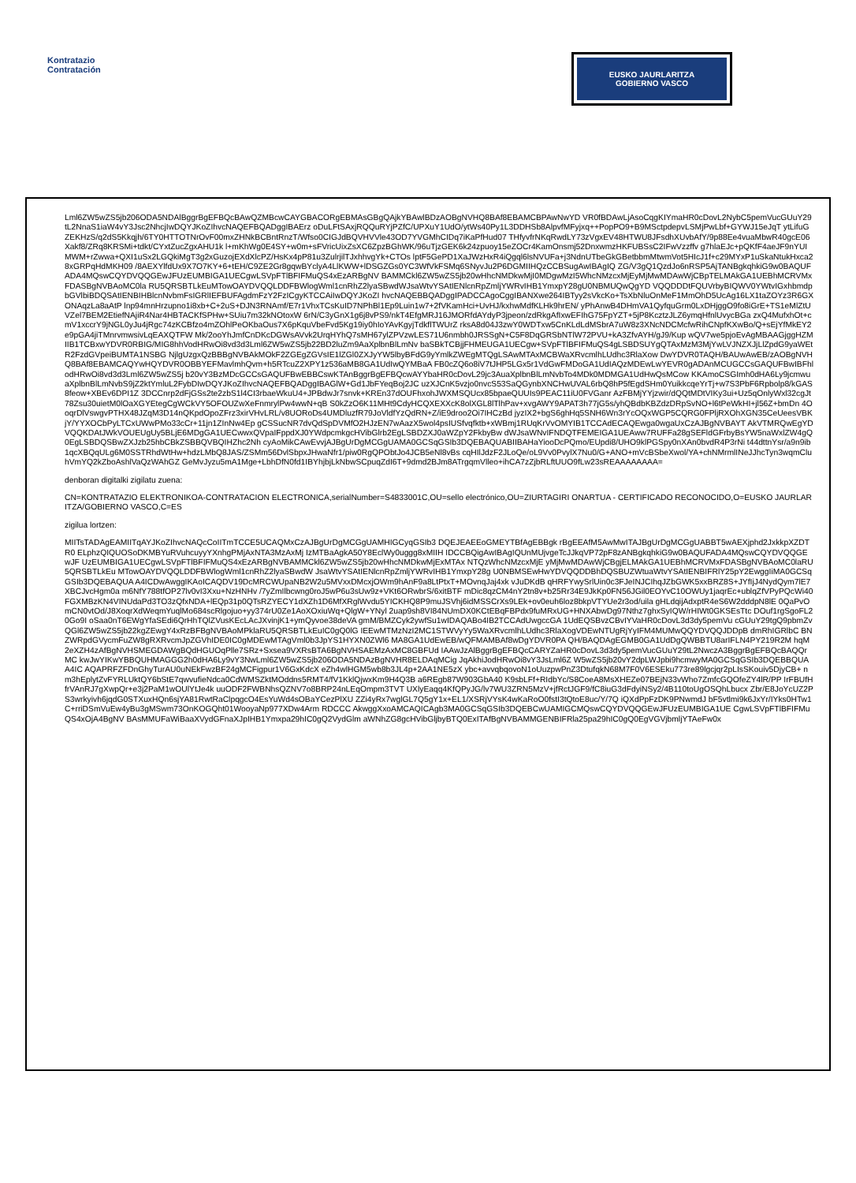Kontratazio
Contratación
EUSKO JAURLARITZA
GOBIERNO VASCO
Lml6ZW5wZS5jb206ODA5NDAlBggrBgEFBQcBAwQZMBcwCAYGBACORgEBMAsGBgQAjkYBAwlBDzAOBgNVHQ8BAf8EBAMCBPAwNwYD VR0fBDAwLjAsoCqgKIYmaHR0cDovL2NybC5pemVucGUuY29tL2NnaS1iaW4vY3Jsc2NhcjIwDQYJKoZIhvcNAQEFBQADggIBAErz oDuLFtSAxjRQQuRYjPZfC/UPXuY1UdO/ytWs40Py1L3DDHSb8AlpvfMFyjxq++PopPO9+B9MSctpdepvLSMjPwLbf+GYWJ15eJqT ytLifuGZEKHzS/q2dS5Kkqjh/6TY0HTTOTNrOvF00mxZHNkBCBntRnzT/Wfso0CIGJdBQVHVVle43OD7YVGMhCIDq7iKaPfHud07 THfyvfrNKqRwdLY73zVgxEV48HTWU8JFsdhXUvbAfY/9p88Ee4vuaMbwR40gcE06Xakf8/ZRq8KRSMi+tdkt/CYxtZucZgxAHU1k l+mKhWg0E4SY+w0m+sFVricUixZsXC6ZpzBGhWK/96uTjzGEK6k24zpuoy15eZOCr4KamOnsmj52DnxwmzHKFUBSsC2IFwVzzffv g7hlaEJc+pQKfF4aeJF9nYUIMWM+rZwwa+QXI1uSx2LGQkiMgT3g2xGuzojEXdXlcPZ/HsKx4pP81u3ZulrjilTJxhhvgYk+CTOs lptF5GePD1XaJWzHxR4iQgql6lsNVUFa+j3NdnUTbeGkGBetbbmMtwmVot5HIcJ1f+c29MYxP1uSkaNtukHxca28xGRPqHdMKH09 /8AEXYlfdUx9X7O7KY+6+tEH/C9ZE2Gr8gqwBYclyA4LlKWW+lDSGZGs0YC3WfVkFSMq6SNyvJu2P6DGMIIHQzCCBSugAwIBAgIQ ZG/V3gQ1QzdJo6nRSP5AjTANBgkqhkiG9w0BAQUFADA4MQswCQYDVQQGEwJFUzEUMBIGA1UECgwLSVpFTlBFIFMuQS4xEzARBgNV BAMMCkl6ZW5wZS5jb20wHhcNMDkwMjI0MDgwMzI5WhcNMzcxMjEyMjMwMDAwWjCBpTELMAkGA1UEBhMCRVMxFDASBgNVBAoMC0la RU5QRSBTLkEuMTowOAYDVQQLDDFBWlogWml1cnRhZ2lyaSBwdWJsaWtvYSAtIENlcnRpZmljYWRvIHB1YmxpY28gU0NBMUQwQgYD VQQDDDtFQUVrbyBIQWV0YWtvIGxhbmdpbGVlbiBDQSAtIENBIHBlcnNvbmFsIGRlIEFBUFAgdmFzY2FzICgyKTCCAiIwDQYJKoZI hvcNAQEBBQADggIPADCCAgoCggIBANXwe264IBTyy2sVkcKo+TsXbNluOnMeF1MmOhD5UcAg16LX1taZOYz3R6GXONAqzLa8aAtP lnp94mnHrzupno1i8xb+C+2uS+DJN3RNAmf/E7r1VhxTCsKuID7NPhBl1Ep9Luin1w7+2fVKamHci+UvHJ/kxhwMdfKLHk9hrEN/ yPhAnwB4DHmVA1QyfquGrm0LxDHjggO9fo8iGrE+TS1eMlZtUVZel7BEM2EtiefNAjiR4Nar4HBTACKfSPHw+SUiu7m32kNOtoxW 6rN/C3yGnX1g6j8vPS9/nkT4EfgMRJ16JMORfdAYdyP3jpeon/zdRkgAfIxwEFIhG75FpYZT+5jP8KcztzJLZ6ymqHfnlUvycBGa zxQ4MufxhOt+cmV1xccrY9jNGL0yJu4jRgc74zKCBfzo4mZOhlPeOKbaOus7X6pKquVbeFvd5Kg19iy0hIoYAvKgyjTdkflTWUrZ rksA8d04J3zwY0WDTxw5CnKLdLdMSbrA7uW8z3XNcNDCMcfwRihCNpfKXwBo/Q+sEjYfMkEY2e9pGA4jiTMnrvmwsivLqEAXQTFW Mk/2ooYhJmfCnDKcDGWsAVvk2UrqHYhQ7sMH67ylZPVzwLES71U6nmbh0JRSSgN+C5F8DqGRSbNTlW72PVU+kA3ZfvAYH/gJ9/Kup wQV7we5pjoEvAgMBAAGjggHZMIIB1TCBxwYDVR0RBIG/MIG8hhVodHRwOi8vd3d3Lml6ZW5wZS5jb22BD2luZm9AaXplbnBlLmNv baSBkTCBjjFHMEUGA1UECgw+SVpFTlBFIFMuQS4gLSBDSUYgQTAxMzM3MjYwLVJNZXJjLlZpdG9yaWEtR2FzdGVpeiBUMTA1NSBG NjlgUzgxQzBBBgNVBAkMOkF2ZGEgZGVsIE1lZGl0ZXJyYW5lbyBFdG9yYmlkZWEgMTQgLSAwMTAxMCBWaXRvcmlhLUdhc3RlaXow DwYDVR0TAQH/BAUwAwEB/zAOBgNVHQ8BAf8EBAMCAQYwHQYDVR0OBBYEFMavlmhQvm+h5RTcuZ2XPY1z536aMB8GA1UdIwQYMBaA FB0cZQ6o8iV7tJHP5LGx5r1VdGwFMDoGA1UdIAQzMDEwLwYEVR0gADAnMCUGCCsGAQUFBwIBFhlodHRwOi8vd3d3Lml6ZW5wZS5j b20vY3BzMDcGCCsGAQUFBwEBBCswKTAnBggrBgEFBQcwAYYbaHR0cDovL29jc3AuaXplbnBlLmNvbTo4MDk0MDMGA1UdHwQsMCow KKAmoCSGImh0dHA6Ly9jcmwuaXplbnBlLmNvbS9jZ2ktYmluL2FybDIwDQYJKoZIhvcNAQEFBQADggIBAGlW+Gd1JbFYeqBoj2JC uzXJCnK5vzjo0nvcS53SaQGynbXNCHwUVAL6rbQ8hP5fEgdSHm0YuikkcqeYrTj+w7S3PbF6Rpbolp8/kGAS8feow+XBEv6DPI1Z 3DCCnrp2dFjGSs2te2zbS1l4CI3rbaeWkuU4+JPBdwJr7snvk+KREn37dOUFhxohJWXMSQUcx85bpaeQUUIs9PEAC11iU0FVGanr AzFBMjYYjzwir/dQQtMDtVIKy3ui+Uz5qOnlyWxl32cgJt78Zsu30uietM0lOaXGYEtegCgWCkVY5OFOUZwXeFnmrylPw4wwN+qB S0kZzO6K11MHt9CdyHCQXEXXcK8olXGL8lTlhPav+xvgAWY9APAT3h77jG5s/yhQBdbKBZdzDRpSvNO+l6tPeWkHI+jl56Z+bmDn 4OoqrDlVswgvPTHX48JZqM3D14nQKpdOpoZFrz3xirVHvLRL/v8UORoDs4UMDluzfR79JoVldfYzQdRN+Z/iE9droo2Oi7IHCzBd jyzIX2+bgS6ghHq5SNH6Wn3rYcOQxWGP5CQRG0FPljRXOhXGN35CeUeesVBKjY/YYXOCbPyLTCxUWwPMo33cCr+11jn1ZInNw4Ep gCSSucNR7dvQdSpDVMfO2HJzEN7wAazX5wol4psIUSfvqfktb+xWBmj1RUqKrVvOMYIB1TCCAdECAQEwga0wgaUxCzAJBgNVBAYT AkVTMRQwEgYDVQQKDAtJWkVOUEUgUy5BLjE6MDgGA1UECwwxQVpaIFppdXJ0YWdpcmkgcHVibGlrb2EgLSBDZXJ0aWZpY2FkbyBw dWJsaWNvIFNDQTFEMEIGA1UEAww7RUFFa28gSEFldGFrbyBsYW5naWxlZW4gQ0EgLSBDQSBwZXJzb25hbCBkZSBBQVBQIHZhc2Nh cyAoMikCAwEvvjAJBgUrDgMCGgUAMA0GCSqGSIb3DQEBAQUABIIBAHaYiooDcPQmo/EUpdi8/UHO9klPGSpy0nXAn0bvdR4P3rNi t44dttnYsr/a9n9ib1qcXBQqULg6M0SSTRhdWtHw+hdzLMbQ8JAS/ZSMm56DvlSbpxJHwaNfr1/piw0RgQPObtJo4JCB5eNl8vBs cqHIlJdzF2JLoQe/oL9Vv0PvylX7Nu0/G+ANO+mVcBSbeXwol/YA+chNMrmlINeJJhcTyn3wqmCluhVmYQ2kZboAshlVaQzWAhGZ GeMvJyzu5mA1Mge+LbhDfN0fd1IBYhjbjLkNbwSCpuqZdI6T+9dmd2BJm8ATrgqmVlleo+ihCA7zZjbRLftUUO9fLw23sREAAAAAAAA=
denboran digitalki zigilatu zuena:
CN=KONTRATAZIO ELEKTRONIKOA-CONTRATACION ELECTRONICA,serialNumber=S4833001C,OU=sello electrónico,OU=ZIURTAGIRI ONARTUA - CERTIFICADO RECONOCIDO,O=EUSKO JAURLARITZA/GOBIERNO VASCO,C=ES
zigilua lortzen:
MIITsTADAgEAMIITqAYJKoZIhvcNAQcCoIITmTCCE5UCAQMxCzAJBgUrDgMCGgUAMHIGCyqGSIb3 DQEJEAEEoGMEYTBfAgEBBgk rBgEEAfM5AwMwITAJBgUrDgMCGgUABBT5wAEXjphd2JxkkpXZDTR0 ELphzQIQUOSoDKMBYuRVuhcuyyYXnhgPMjAxNTA3MzAxMj IzMTBaAgkA50Y8EclWy0uggg8xMIIH IDCCBQigAwIBAgIQUnMUjvgeTcJJkqVP72pF8zANBgkqhkiG9w0BAQUFADA4MQswCQYDVQQGEwJF UzEUMBIGA1UECgwLSVpFTlBFIFMuQS4xEzARBgNVBAMMCkl6ZW5wZS5jb20wHhcNMDkwMjExMTAx NTQzWhcNMzcxMjE yMjMwMDAwWjCBgjELMAkGA1UEBhMCRVMxFDASBgNVBAoMC0laRU5QRSBTLkEu MTowOAYDVQQLDDFBWlogWml1cnRhZ2lyaSBwdW JsaWtvYSAtIENlcnRpZmljYWRvIHB1YmxpY28g U0NBMSEwHwYDVQQDDBhDQSBUZWtuaWtvYSAtIENBIFRlY25pY2EwggIiMA0GCSqGSIb3DQEBAQUA A4ICDwAwggIKAoICAQDV19DcMRCWUpaNB2W2u5MVxxDMcxjOWm9hAnF9a8LtPtxT+MOvnqJaj4xk vJuDKdB qHRFYwySrlUin0c3FJeINJCIhqJZbGWK5xxBRZ8S+JYfIjJ4NydQym7lE7XBCJvcHgm0a m6NfY788tfOP27lv0vI3Xxu+NzHNHv /7yZmIlbcwng0roJ5wP6u3sUw9z+VKt6ORwbrS/6xitBTF mDic8qzCM4nY2tn8v+b25Rr34E9JkKp0FN56JGil0EOYvC10OWUy1jaqrEc+ublqZfVPyPQcWi40 FGXMBzKN4VINUdaPd3TO3zQfxNDA+lEQp31p0QTsRZYECY1dXZh1D6MfXRglWvdu5YICKHQ8P9muJSVhj6idMSSCrXs9LEk+ov0euh6loz8bkpVTYUe2r3od/uila gHLdqijAdxptR4eS6W2dddpN8lE 0QaPvOmCN0vtOd/J8XoqrXdWeqmYuqlMo684scRlgojuo+yy374rU0Ze1AoXOxiuWq+QlgW+YNyl 2uap9sh8VI84NUmDX0KCtEBqFBPdx9fuMRxUG+HNXAbwDg97Nthz7ghxSyIQW/rHIWt0GKSEsTtc DOuf1rgSgoFL20Go9I oSaa0nT6EWgYfaSEdi6QrHhTQlZVusKEcLAcJXvinjK1+ymQyvoe38deVA gmM/BMZCyk2ywfSu1wIDAQABo4IB2TCCAdUwgccGA 1UdEQSBvzCBvIYVaHR0cDovL3d3dy5pemVu cGUuY29tgQ9pbmZvQGl6ZW5wZS5jb22kgZEwgY4xRzBFBgNVBAoMPklaRU5QRSBTLkEuIC0gQ0lG IEEwMTMzNzI2MC1STWVyYy5WaXRvcmlhLUdhc3RlaXogVDEwNTUgRjYyIFM4MUMwQQYDVQQJDDpB dmRhIGRlbC BNZWRpdGVycmFuZW8gRXRvcmJpZGVhIDE0IC0gMDEwMTAgVml0b3JpYS1HYXN0ZWl6 MA8GA1UdEwEB/wQFMAMBAf8wDgYDVR0PA QH/BAQDAgEGMB0GA1UdDgQWBBTU8arIFLN4PY219R2M hqM2eXZH4zAfBgNVHSMEGDAWgBQdHGUOqPlle7SRz+Sxsea9VXRsBTA6BgNVHSAEMzAxMC8GBFUd IAAwJzAlBggrBgEFBQcCARYZaHR0cDovL3d3dy5pemVucGUuY29tL2NwczA3BggrBgEFBQcBAQQr MC kwJwYIKwYBBQUHMAGGG2h0dHA6Ly9vY3NwLml6ZW5wZS5jb206ODA5NDAzBgNVHR8ELDAqMCig JqAkhiJodHRwOi8vY3JsLml6Z W5wZS5jb20vY2dpLWJpbi9hcmwyMA0GCSqGSIb3DQEBBQUAA4IC AQAPRFZFDnGhyTurAU0uNEkFwzBF24gMCFigpur1V6GxKdcX eZh4wlHGM5wb8b3JL4p+2AA1NE5zX ybc+avvqbqovoN1oUuzpwPnZ3DtufqkN68M7F0V6ESEku773re89lgcjqr2pLIsSKouiv5DjyCB+ nm3hEplytZvFYRLUktQY6bStE7qwvufieNdca0CdWMSZktMOddns5RMT4/fV1KklQjwxKm9H4Q3B a6REgb87W903GbA40 K9sbLFf+RIdbYc/S8CoeA8MsXHEZe07BEjN33vWho7ZmfcGQOfeZY4lR/PP IrFBUfHfrVAnRJ7gXwpQr+e3j2PaM1wOUlYtJe4k uuODF2FWBNhsQZNV7o8BRP24nLEqOmpm3TVT UXlyEaqq4KfQPyJG/lv7WU3ZRN5MzV+jfRctJGF9/fC8iuG3dFdyiNSy2/4B110toUgOSQhLbucx Zbr/E8JoYcUZ2PS3wrkyivh6jqdG0STXuxHQn6sjYA81RwtRaClpqgcO4EsYuWd4sOBaYCezPlXU ZZi4yRx7wglGL7Q5gY1x+EL1/XSRjVYsK4wKaRoO0fstI3tQtoE8uc/Y/7Q iQXdPpFzDK9PNwmdJ bF5vtlmi9k6JxYr/IYks0HTw1C+rriDSmVuEw4yBu3gMSwm73OnKOGQht01WooyaNp977XDw4Arm RDCCC AkwggXxoAMCAQICAgb3MA0GCSqGSIb3DQEBCwUAMIGCMQswCQYDVQQGEwJFUzEUMBIGA1UE CgwLSVpFTlBFIFMuQS4xOjA4BgNV BAsMMUFaWiBaaXVydGFnaXJpIHB1Ymxpa29hIC0gQ2VydGlm aWNhZG8gcHVibGljbyBTQ0ExITAfBgNVBAMMGENBIFRla25pa29hIC0gQ0EgVGVjbmljYTAeFw0x